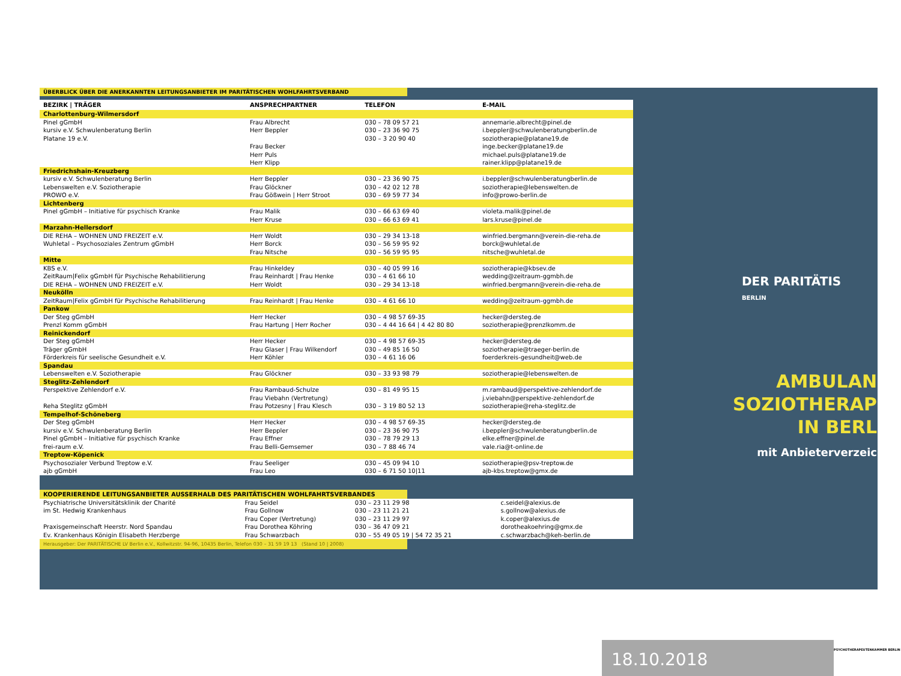ÜBERBLICK ÜBER DIE ANERKANNTEN LEITUNGSANBIETER IM PARITÄTISCHEN WOHLFAHRTSVERBAND
| BEZIRK / TRÄGER | ANSPRECHPARTNER | TELEFON | E-MAIL |
| --- | --- | --- | --- |
| Charlottenburg-Wilmersdorf | | | |
| Pinel gGmbH | Frau Albrecht | 030 – 78 09 57 21 | annemarie.albrecht@pinel.de |
| kursiv e.V. Schwulenberatung Berlin | Herr Beppler | 030 – 23 36 90 75 | i.beppler@schwulenberatungberlin.de |
| Platane 19 e.V. | | 030 – 3 20 90 40 | soziotherapie@platane19.de |
| | Frau Becker | | inge.becker@platane19.de |
| | Herr Puls | | michael.puls@platane19.de |
| | Herr Klipp | | rainer.klipp@platane19.de |
| Friedrichshain-Kreuzberg | | | |
| kursiv e.V. Schwulenberatung Berlin | Herr Beppler | 030 – 23 36 90 75 | i.beppler@schwulenberatungberlin.de |
| Lebenswelten e.V. Soziotherapie | Frau Glöckner | 030 – 42 02 12 78 | soziotherapie@lebenswelten.de |
| PROWO e.V. | Frau Gößwein / Herr Stroot | 030 – 69 59 77 34 | info@prowo-berlin.de |
| Lichtenberg | | | |
| Pinel gGmbH – Initiative für psychisch Kranke | Frau Malik | 030 – 66 63 69 40 | violeta.malik@pinel.de |
| | Herr Kruse | 030 – 66 63 69 41 | lars.kruse@pinel.de |
| Marzahn-Hellersdorf | | | |
| DIE REHA – WOHNEN UND FREIZEIT e.V. | Herr Woldt | 030 – 29 34 13-18 | winfried.bergmann@verein-die-reha.de |
| Wuhletal – Psychosoziales Zentrum gGmbH | Herr Borck | 030 – 56 59 95 92 | borck@wuhletal.de |
| | Frau Nitsche | 030 – 56 59 95 95 | nitsche@wuhletal.de |
| Mitte | | | |
| KBS e.V. | Frau Hinkeldey | 030 – 40 05 99 16 | soziotherapie@kbsev.de |
| ZeitRaum/Felix gGmbH für Psychische Rehabilitierung | Frau Reinhardt / Frau Henke | 030 – 4 61 66 10 | wedding@zeitraum-ggmbh.de |
| DIE REHA – WOHNEN UND FREIZEIT e.V. | Herr Woldt | 030 – 29 34 13-18 | winfried.bergmann@verein-die-reha.de |
| Neukölln | | | |
| ZeitRaum/Felix gGmbH für Psychische Rehabilitierung | Frau Reinhardt / Frau Henke | 030 – 4 61 66 10 | wedding@zeitraum-ggmbh.de |
| Pankow | | | |
| Der Steg gGmbH | Herr Hecker | 030 – 4 98 57 69-35 | hecker@dersteg.de |
| Prenzl Komm gGmbH | Frau Hartung / Herr Rocher | 030 – 4 44 16 64 / 4 42 80 80 | soziotherapie@prenzlkomm.de |
| Reinickendorf | | | |
| Der Steg gGmbH | Herr Hecker | 030 – 4 98 57 69-35 | hecker@dersteg.de |
| Träger gGmbH | Frau Glaser / Frau Wilkendorf | 030 – 49 85 16 50 | soziotherapie@traeger-berlin.de |
| Förderkreis für seelische Gesundheit e.V. | Herr Köhler | 030 – 4 61 16 06 | foerderkreis-gesundheit@web.de |
| Spandau | | | |
| Lebenswelten e.V. Soziotherapie | Frau Glöckner | 030 – 33 93 98 79 | soziotherapie@lebenswelten.de |
| Steglitz-Zehlendorf | | | |
| Perspektive Zehlendorf e.V. | Frau Rambaud-Schulze | 030 – 81 49 95 15 | m.rambaud@perspektive-zehlendorf.de |
| | Frau Viebahn (Vertretung) | | j.viebahn@perspektive-zehlendorf.de |
| Reha Steglitz gGmbH | Frau Potzesny / Frau Klesch | 030 – 3 19 80 52 13 | soziotherapie@reha-steglitz.de |
| Tempelhof-Schöneberg | | | |
| Der Steg gGmbH | Herr Hecker | 030 – 4 98 57 69-35 | hecker@dersteg.de |
| kursiv e.V. Schwulenberatung Berlin | Herr Beppler | 030 – 23 36 90 75 | i.beppler@schwulenberatungberlin.de |
| Pinel gGmbH – Initiative für psychisch Kranke | Frau Effner | 030 – 78 79 29 13 | elke.effner@pinel.de |
| frei-raum e.V. | Frau Belli-Gemsemer | 030 – 7 88 46 74 | vale.ria@t-online.de |
| Treptow-Köpenick | | | |
| Psychosozialer Verbund Treptow e.V. | Frau Seeliger | 030 – 45 09 94 10 | soziotherapie@psv-treptow.de |
| ajb gGmbH | Frau Leo | 030 – 6 71 50 10/11 | ajb-kbs.treptow@gmx.de |
KOOPERIERENDE LEITUNGSANBIETER AUSSERHALB DES PARITÄTISCHEN WOHLFAHRTSVERBANDES
| Psychiatrische Universitätsklinik der Charité | Frau Seidel | 030 – 23 11 29 98 | c.seidel@alexius.de |
| im St. Hedwig Krankenhaus | Frau Gollnow | 030 – 23 11 21 21 | s.gollnow@alexius.de |
| | Frau Coper (Vertretung) | 030 – 23 11 29 97 | k.coper@alexius.de |
| Praxisgemeinschaft Heerstr. Nord Spandau | Frau Dorothea Köhring | 030 – 36 47 09 21 | dorotheakoehring@gmx.de |
| Ev. Krankenhaus Königin Elisabeth Herzberge | Frau Schwarzbach | 030 – 55 49 05 19 / 54 72 35 21 | c.schwarzbach@keh-berlin.de |
Herausgeber: Der PARITÄTISCHE LV Berlin e.V., Kollwitzstr. 94-96, 10435 Berlin, Telefon 030 – 31 59 19 13 (Stand 10 | 2008)
DER PARITÄTIS
BERLIN
AMBULAN
SOZIOTHERAP
IN BERL
mit Anbieterverzeic
18.10.2018 PSYCHOTHERAPEUTENKAMMER BERLIN